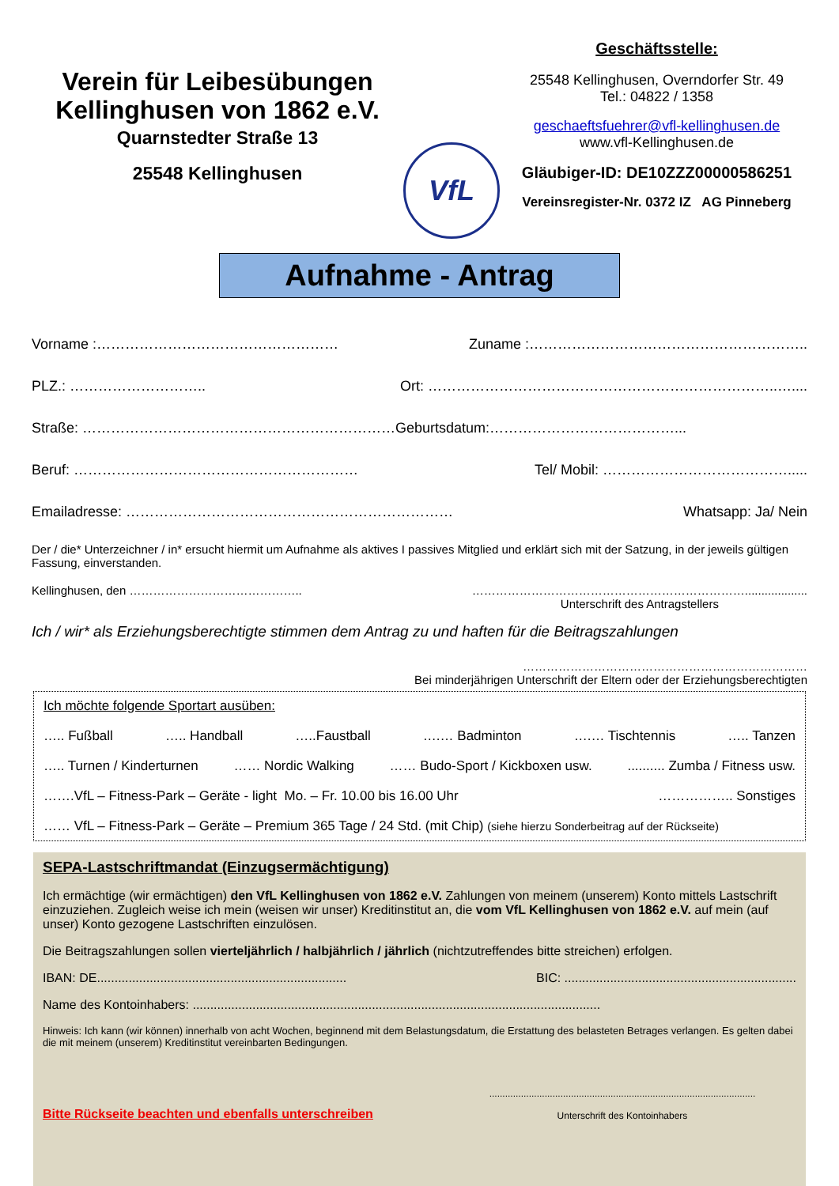Verein für Leibesübungen
Kellinghusen von 1862 e.V.
Quarnstedter Straße 13
25548 Kellinghusen
VfL
Geschäftsstelle:
25548 Kellinghusen, Overndorfer Str. 49
Tel.: 04822 / 1358
geschaeftsfuehrer@vfl-kellinghusen.de
www.vfl-Kellinghusen.de
Gläubiger-ID: DE10ZZZ00000586251
Vereinsregister-Nr. 0372 IZ AG Pinneberg
Aufnahme - Antrag
Vorname :…………………………………………… Zuname :…………………………………………………..
PLZ.: ……………………….. Ort: ………………………………………………………………..…....
Straße: …………………………………………………………Geburtsdatum:…………………………………...
Beruf: …………………………………………………… Tel/ Mobil: ………………………………….....
Emailadresse: …………………………………………………………… Whatsapp: Ja/ Nein
Der / die* Unterzeichner / in* ersucht hiermit um Aufnahme als aktives I passives Mitglied und erklärt sich mit der Satzung, in der jeweils gültigen Fassung, einverstanden.
Kellinghusen, den …………………………………….. ……………………………………………………………...................
Unterschrift des Antragstellers
Ich / wir* als Erziehungsberechtigte stimmen dem Antrag zu und haften für die Beitragszahlungen
………………………………………………………………
Bei minderjährigen Unterschrift der Eltern oder der Erziehungsberechtigten
Ich möchte folgende Sportart ausüben:
….. Fußball ….. Handball …..Faustball ….… Badminton ….… Tischtennis ….. Tanzen
….. Turnen / Kinderturnen …… Nordic Walking …… Budo-Sport / Kickboxen usw........... Zumba / Fitness usw.
…….VfL – Fitness-Park – Geräte - light Mo. – Fr. 10.00 bis 16.00 Uhr …………….. Sonstiges
…… VfL – Fitness-Park – Geräte – Premium 365 Tage / 24 Std. (mit Chip) (siehe hierzu Sonderbeitrag auf der Rückseite)
SEPA-Lastschriftmandat (Einzugsermächtigung)
Ich ermächtige (wir ermächtigen) den VfL Kellinghusen von 1862 e.V. Zahlungen von meinem (unserem) Konto mittels Lastschrift einzuziehen. Zugleich weise ich mein (weisen wir unser) Kreditinstitut an, die vom VfL Kellinghusen von 1862 e.V. auf mein (auf unser) Konto gezogene Lastschriften einzulösen.
Die Beitragszahlungen sollen vierteljährlich / halbjährlich / jährlich (nichtzutreffendes bitte streichen) erfolgen.
IBAN: DE....................................................................... BIC: ..................................................................
Name des Kontoinhabers: ....................................................................................................................
Hinweis: Ich kann (wir können) innerhalb von acht Wochen, beginnend mit dem Belastungsdatum, die Erstattung des belasteten Betrages verlangen. Es gelten dabei die mit meinem (unserem) Kreditinstitut vereinbarten Bedingungen.
Bitte Rückseite beachten und ebenfalls unterschreiben.....................................................................................................
Unterschrift des Kontoinhabers